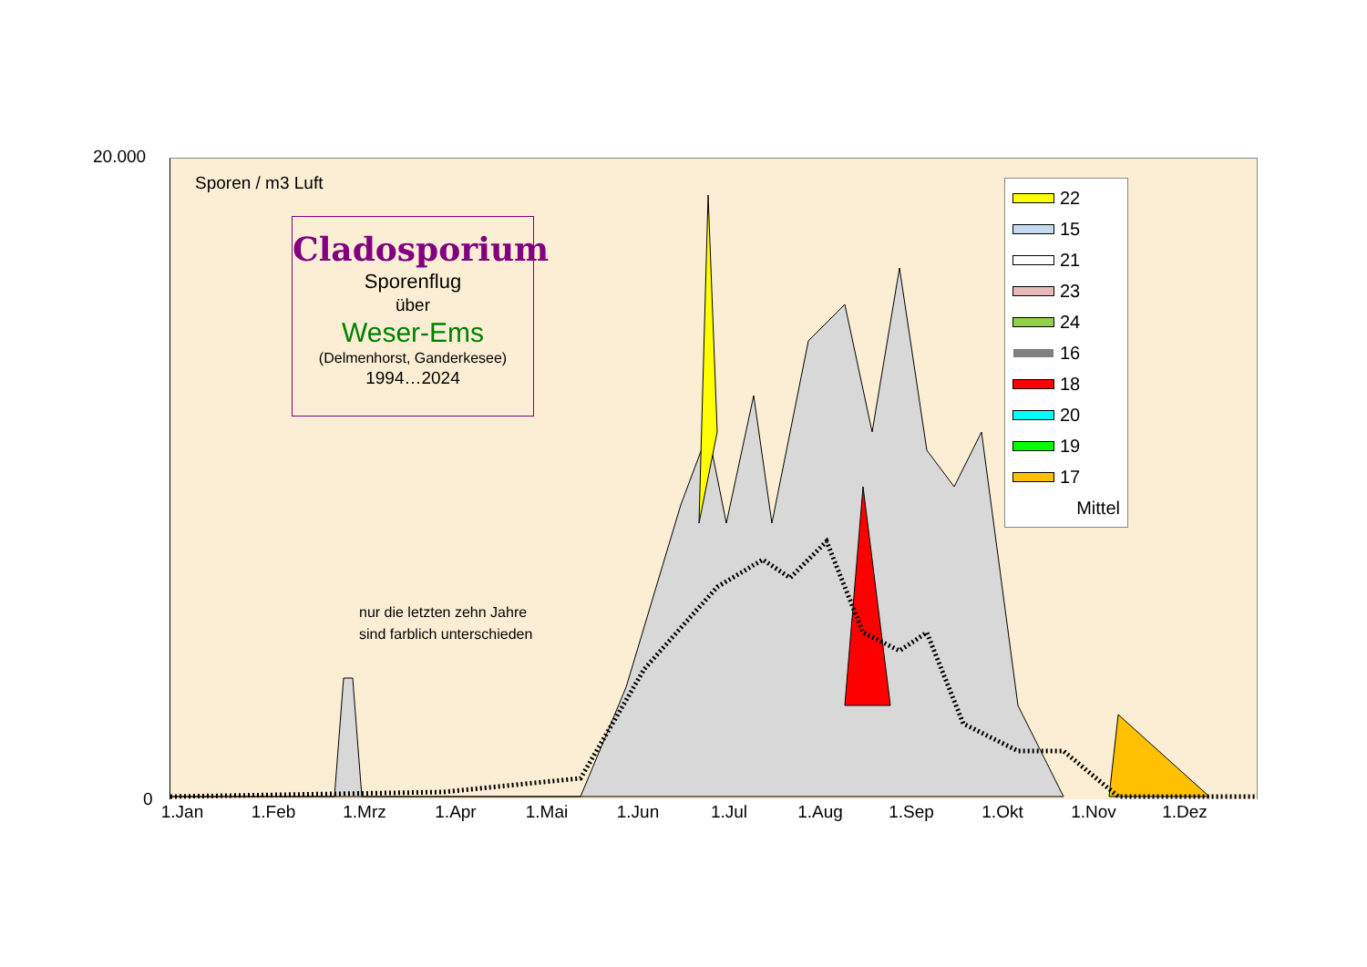20.000
0
Sporen / m3 Luft
Cladosporium
Sporenflug
über
Weser-Ems
(Delmenhorst, Ganderkesee)
1994…2024
nur die letzten zehn Jahre
sind farblich unterschieden
22
15
21
23
24
16
18
20
19
17
Mittel
1.Jan 1.Feb 1.Mrz 1.Apr 1.Mai 1.Jun 1.Jul 1.Aug 1.Sep 1.Okt 1.Nov 1.Dez